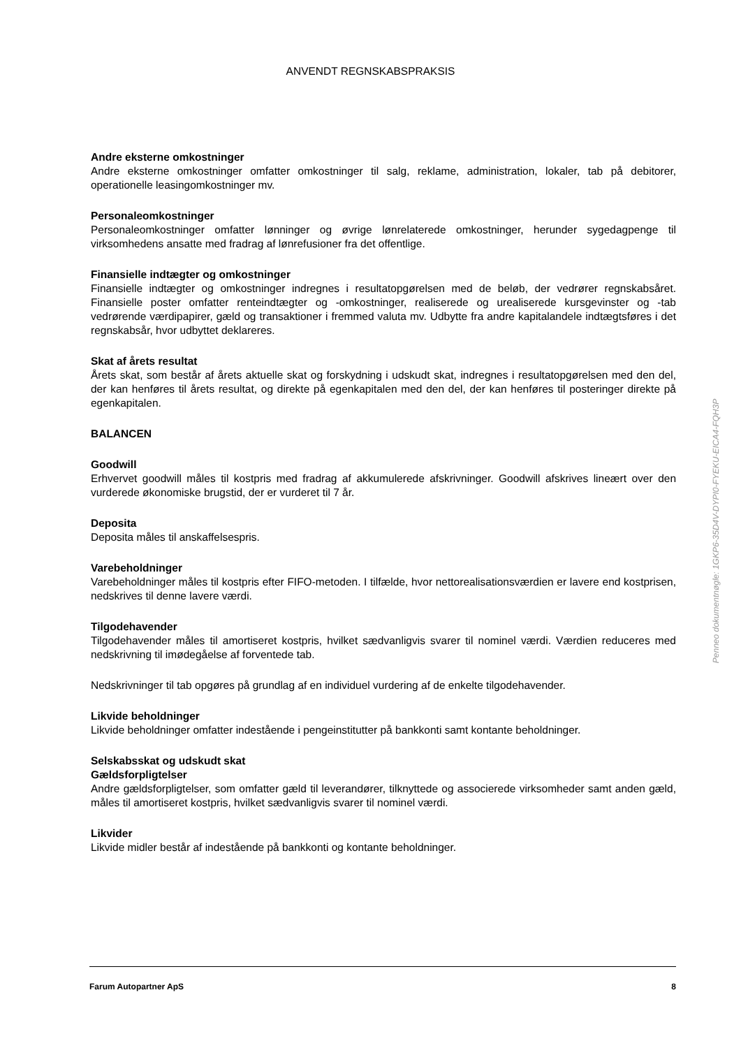ANVENDT REGNSKABSPRAKSIS
Andre eksterne omkostninger
Andre eksterne omkostninger omfatter omkostninger til salg, reklame, administration, lokaler, tab på debitorer, operationelle leasingomkostninger mv.
Personaleomkostninger
Personaleomkostninger omfatter lønninger og øvrige lønrelaterede omkostninger, herunder sygedagpenge til virksomhedens ansatte med fradrag af lønrefusioner fra det offentlige.
Finansielle indtægter og omkostninger
Finansielle indtægter og omkostninger indregnes i resultatopgørelsen med de beløb, der vedrører regnskabsåret. Finansielle poster omfatter renteindtægter og -omkostninger, realiserede og urealiserede kursgevinster og -tab vedrørende værdipapirer, gæld og transaktioner i fremmed valuta mv. Udbytte fra andre kapitalandele indtægtsføres i det regnskabsår, hvor udbyttet deklareres.
Skat af årets resultat
Årets skat, som består af årets aktuelle skat og forskydning i udskudt skat, indregnes i resultatopgørelsen med den del, der kan henføres til årets resultat, og direkte på egenkapitalen med den del, der kan henføres til posteringer direkte på egenkapitalen.
BALANCEN
Goodwill
Erhvervet goodwill måles til kostpris med fradrag af akkumulerede afskrivninger. Goodwill afskrives lineært over den vurderede økonomiske brugstid, der er vurderet til 7 år.
Deposita
Deposita måles til anskaffelsespris.
Varebeholdninger
Varebeholdninger måles til kostpris efter FIFO-metoden. I tilfælde, hvor nettorealisationsværdien er lavere end kostprisen, nedskrives til denne lavere værdi.
Tilgodehavender
Tilgodehavender måles til amortiseret kostpris, hvilket sædvanligvis svarer til nominel værdi. Værdien reduceres med nedskrivning til imødegåelse af forventede tab.
Nedskrivninger til tab opgøres på grundlag af en individuel vurdering af de enkelte tilgodehavender.
Likvide beholdninger
Likvide beholdninger omfatter indestående i pengeinstitutter på bankkonti samt kontante beholdninger.
Selskabsskat og udskudt skat
Gældsforpligtelser
Andre gældsforpligtelser, som omfatter gæld til leverandører, tilknyttede og associerede virksomheder samt anden gæld, måles til amortiseret kostpris, hvilket sædvanligvis svarer til nominel værdi.
Likvider
Likvide midler består af indestående på bankkonti og kontante beholdninger.
Penneo dokumentnøgle: 1GKP6-35D4V-DYPI0-FYEKU-EICA4-FQH3P
Farum Autopartner ApS 8